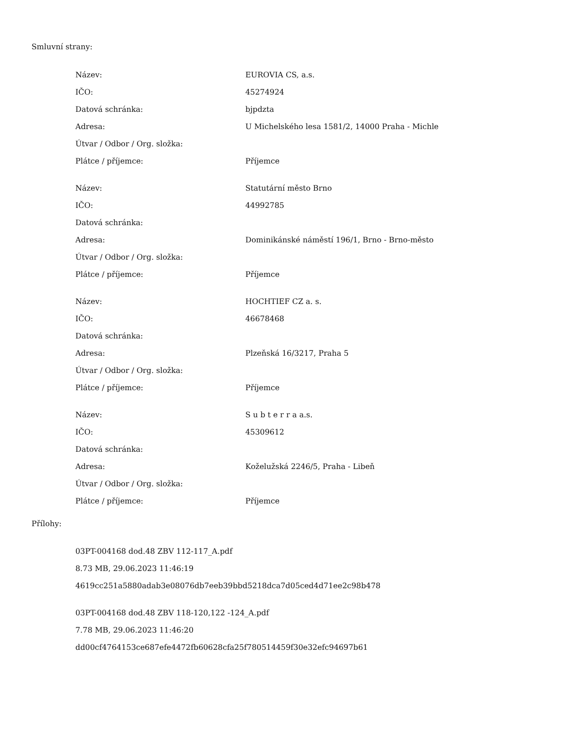Smluvní strany:
| Název: | EUROVIA CS, a.s. |
| IČO: | 45274924 |
| Datová schránka: | bjpdzta |
| Adresa: | U Michelského lesa 1581/2, 14000 Praha - Michle |
| Útvar / Odbor / Org. složka: | |
| Plátce / příjemce: | Příjemce |
| Název: | Statutární město Brno |
| IČO: | 44992785 |
| Datová schránka: | |
| Adresa: | Dominikánské náměstí 196/1, Brno - Brno-město |
| Útvar / Odbor / Org. složka: | |
| Plátce / příjemce: | Příjemce |
| Název: | HOCHTIEF CZ a. s. |
| IČO: | 46678468 |
| Datová schránka: | |
| Adresa: | Plzeňská 16/3217, Praha 5 |
| Útvar / Odbor / Org. složka: | |
| Plátce / příjemce: | Příjemce |
| Název: | S u b t e r r a a.s. |
| IČO: | 45309612 |
| Datová schránka: | |
| Adresa: | Koželužská 2246/5, Praha - Libeň |
| Útvar / Odbor / Org. složka: | |
| Plátce / příjemce: | Příjemce |
Přílohy:
03PT-004168 dod.48 ZBV 112-117_A.pdf
8.73 MB, 29.06.2023 11:46:19
4619cc251a5880adab3e08076db7eeb39bbd5218dca7d05ced4d71ee2c98b478
03PT-004168 dod.48 ZBV 118-120,122 -124_A.pdf
7.78 MB, 29.06.2023 11:46:20
dd00cf4764153ce687efe4472fb60628cfa25f780514459f30e32efc94697b61